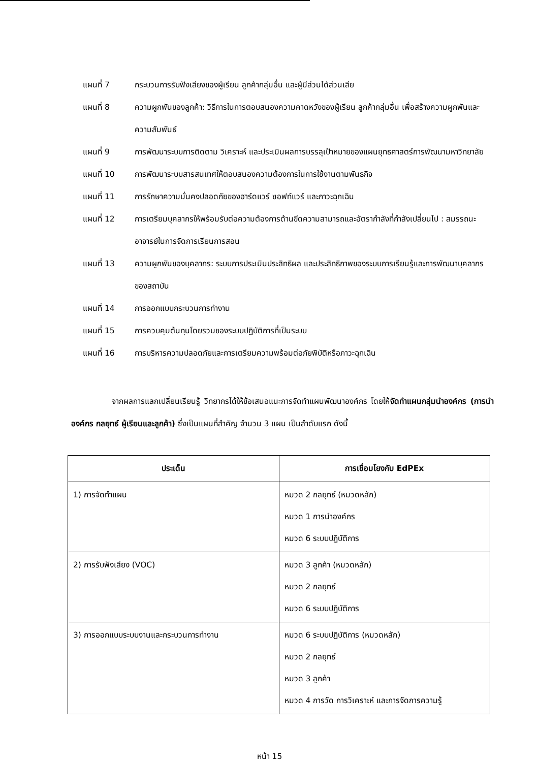แผนที่ 7 กระบวนการรับฟังเสียงของผู้เรียน ลูกค้ากลุ่มอื่น และผู้มีส่วนได้ส่วนเสีย
แผนที่ 8 ความผูกพันของลูกค้า: วิธีการในการตอบสนองความคาดหวังของผู้เรียน ลูกค้ากลุ่มอื่น เพื่อสร้างความผูกพันและความสัมพันธ์
แผนที่ 9 การพัฒนาระบบการติดตาม วิเคราะห์ และประเมินผลการบรรลุเป้าหมายของแผนยุทธศาสตร์การพัฒนามหาวิทยาลัย
แผนที่ 10 การพัฒนาระบบสารสนเทศให้ตอบสนองความต้องการในการใช้งานตามพันธกิจ
แผนที่ 11 การรักษาความมั่นคงปลอดภัยของฮาร์ดแวร์ ซอฟท์แวร์ และภาวะฉุกเฉิน
แผนที่ 12 การเตรียมบุคลากรให้พร้อมรับต่อความต้องการด้านขีดความสามารถและอัตรากำลังที่กำลังเปลี่ยนไป : สมรรถนะอาจารย์ในการจัดการเรียนการสอน
แผนที่ 13 ความผูกพันของบุคลากร: ระบบการประเมินประสิทธิผล และประสิทธิภาพของระบบการเรียนรู้และการพัฒนาบุคลากรของสถาบัน
แผนที่ 14 การออกแบบกระบวนการทำงาน
แผนที่ 15 การควบคุมต้นทุนโดยรวมของระบบปฏิบัติการที่เป็นระบบ
แผนที่ 16 การบริหารความปลอดภัยและการเตรียมความพร้อมต่อภัยพิบัติหรือภาวะฉุกเฉิน
จากผลการแลกเปลี่ยนเรียนรู้ วิทยากรได้ให้ข้อเสนอแนะการจัดทำแผนพัฒนาองค์กร โดยให้จัดทำแผนกลุ่มนำองค์กร (การนำองค์กร กลยุทธ์ ผู้เรียนและลูกค้า) ซึ่งเป็นแผนที่สำคัญ จำนวน 3 แผน เป็นลำดับแรก ดังนี้
| ประเด็น | การเชื่อมโยงกับ EdPEx |
| --- | --- |
| 1) การจัดทำแผน | หมวด 2 กลยุทธ์ (หมวดหลัก) หมวด 1 การนำองค์กร หมวด 6 ระบบปฏิบัติการ |
| 2) การรับฟังเสียง (VOC) | หมวด 3 ลูกค้า (หมวดหลัก) หมวด 2 กลยุทธ์ หมวด 6 ระบบปฏิบัติการ |
| 3) การออกแบบระบบงานและกระบวนการทำงาน | หมวด 6 ระบบปฏิบัติการ (หมวดหลัก) หมวด 2 กลยุทธ์ หมวด 3 ลูกค้า หมวด 4 การวัด การวิเคราะห์ และการจัดการความรู้ |
หน้า 15